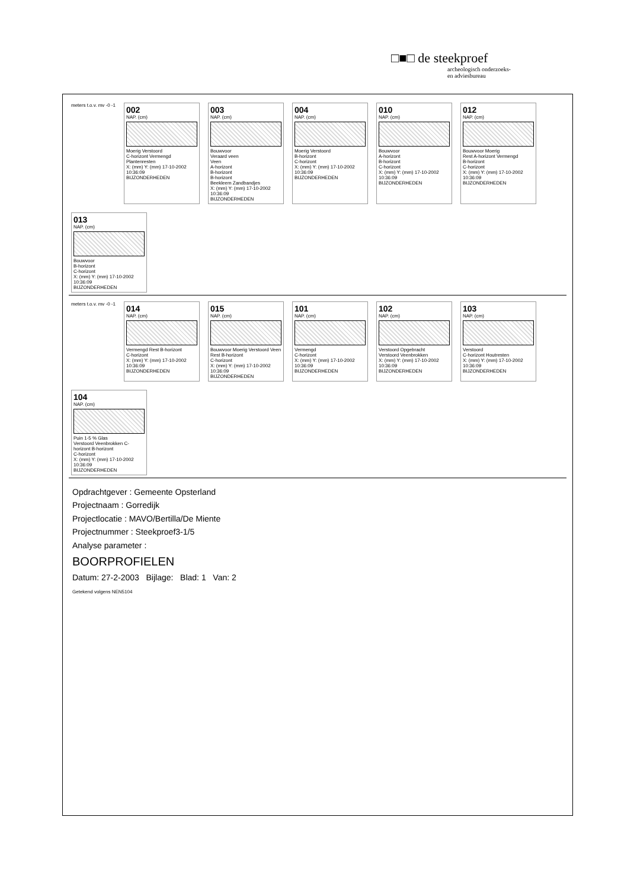□■□ de steekproef
archeologisch onderzoeks-
en adviesbureau
meters t.o.v. mv -0 -1
002
NAP. (cm)
Moerig Verstoord
C-horizont Vermengd
Plantenresten
X: (mm) Y: (mm) 17-10-2002 10:36:09
BIJZONDERHEDEN
003
NAP. (cm)
Bouwvoor
Veraard veen
Veen
A-horizont
B-horizont
B-horizont
Beekleem Zandbandjes
X: (mm) Y: (mm) 17-10-2002 10:36:09
BIJZONDERHEDEN
004
NAP. (cm)
Moerig Verstoord
B-horizont
C-horizont
X: (mm) Y: (mm) 17-10-2002 10:36:09
BIJZONDERHEDEN
010
NAP. (cm)
Bouwvoor
A-horizont
B-horizont
C-horizont
X: (mm) Y: (mm) 17-10-2002 10:36:09
BIJZONDERHEDEN
012
NAP. (cm)
Bouwvoor Moerig
Rest A-horizont Vermengd
B-horizont
C-horizont
X: (mm) Y: (mm) 17-10-2002 10:36:09
BIJZONDERHEDEN
013
NAP. (cm)
Bouwvoor
B-horizont
C-horizont
X: (mm) Y: (mm) 17-10-2002 10:36:09
BIJZONDERHEDEN
meters t.o.v. mv -0 -1
014
NAP. (cm)
Vermengd Rest B-horizont
C-horizont
X: (mm) Y: (mm) 17-10-2002 10:36:09
BIJZONDERHEDEN
015
NAP. (cm)
Bouwvoor Moerig Verstoord Veen
Rest B-horizont
C-horizont
X: (mm) Y: (mm) 17-10-2002 10:36:09
BIJZONDERHEDEN
101
NAP. (cm)
Vermengd
C-horizont
X: (mm) Y: (mm) 17-10-2002 10:36:09
BIJZONDERHEDEN
102
NAP. (cm)
Verstoord Opgebracht
Verstoord Veenbrokken
X: (mm) Y: (mm) 17-10-2002 10:36:09
BIJZONDERHEDEN
103
NAP. (cm)
Verstoord
C-horizont Houtresten
X: (mm) Y: (mm) 17-10-2002 10:36:09
BIJZONDERHEDEN
104
NAP. (cm)
Puin 1-5 % Glas
Verstoord Veenbrokken C-horizont B-horizont
C-horizont
X: (mm) Y: (mm) 17-10-2002 10:36:09
BIJZONDERHEDEN
Opdrachtgever : Gemeente Opsterland
Projectnaam : Gorredijk
Projectlocatie : MAVO/Bertilla/De Miente
Projectnummer : Steekproef3-1/5
Analyse parameter :
BOORPROFIELEN
Datum: 27-2-2003 Bijlage: Blad: 1 Van: 2
Getekend volgens NEN5104